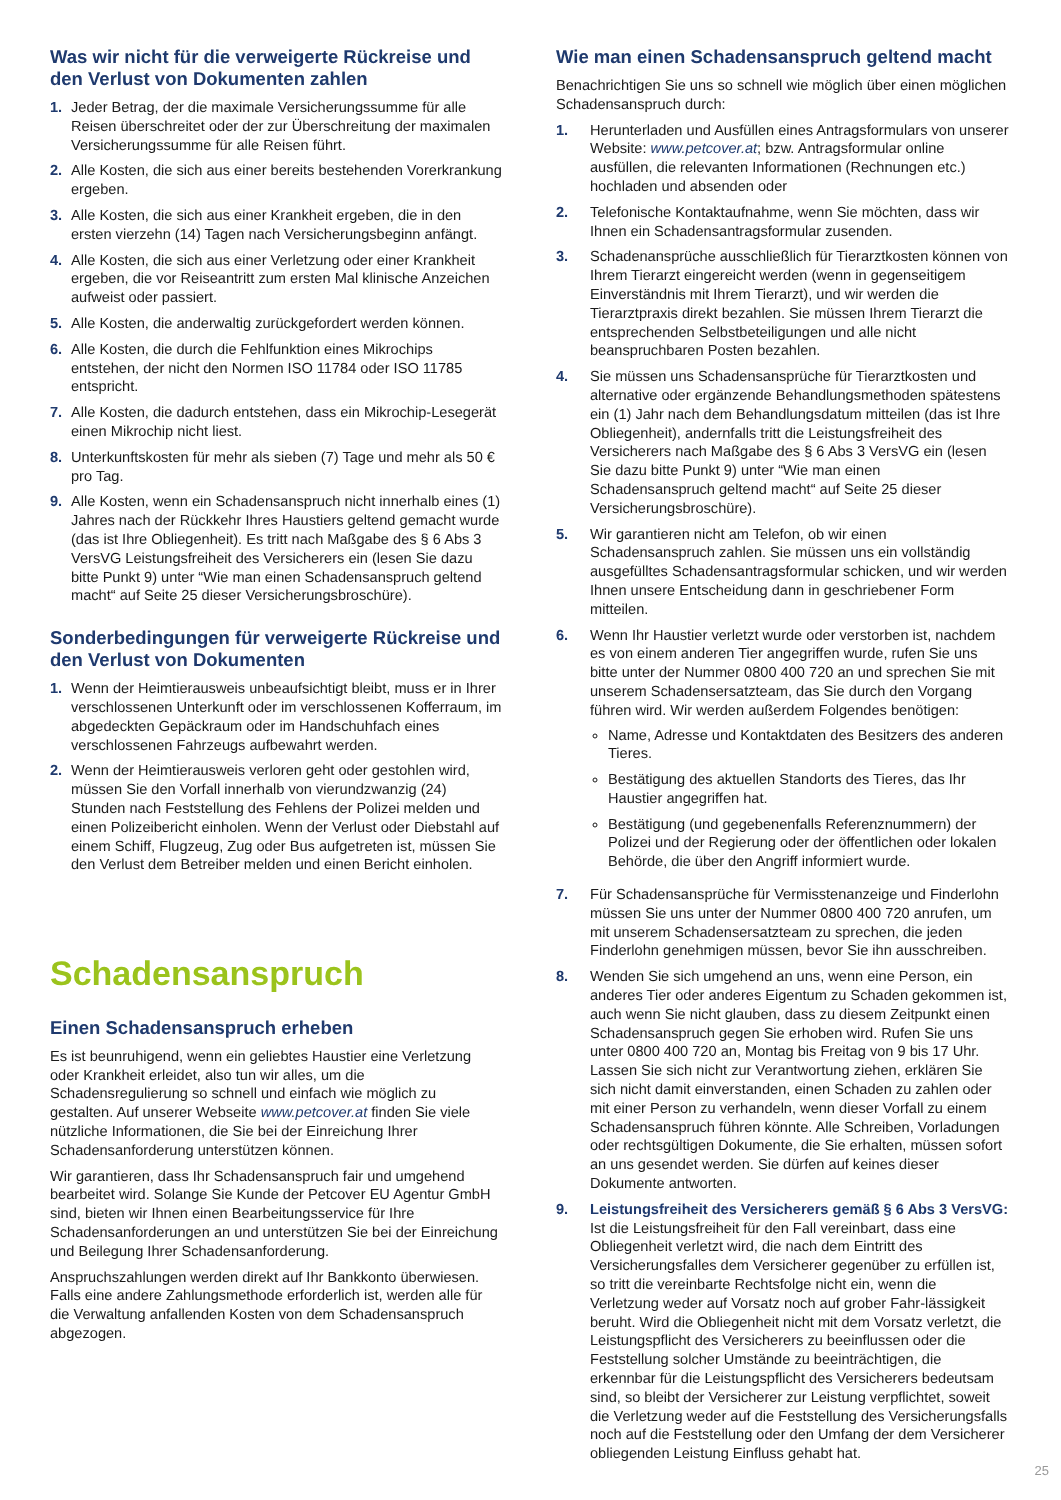Was wir nicht für die verweigerte Rückreise und den Verlust von Dokumenten zahlen
1. Jeder Betrag, der die maximale Versicherungssumme für alle Reisen überschreitet oder der zur Überschreitung der maximalen Versicherungssumme für alle Reisen führt.
2. Alle Kosten, die sich aus einer bereits bestehenden Vorerkrankung ergeben.
3. Alle Kosten, die sich aus einer Krankheit ergeben, die in den ersten vierzehn (14) Tagen nach Versicherungsbeginn anfängt.
4. Alle Kosten, die sich aus einer Verletzung oder einer Krankheit ergeben, die vor Reiseantritt zum ersten Mal klinische Anzeichen aufweist oder passiert.
5. Alle Kosten, die anderwaltig zurückgefordert werden können.
6. Alle Kosten, die durch die Fehlfunktion eines Mikrochips entstehen, der nicht den Normen ISO 11784 oder ISO 11785 entspricht.
7. Alle Kosten, die dadurch entstehen, dass ein Mikrochip-Lesegerät einen Mikrochip nicht liest.
8. Unterkunftskosten für mehr als sieben (7) Tage und mehr als 50 € pro Tag.
9. Alle Kosten, wenn ein Schadensanspruch nicht innerhalb eines (1) Jahres nach der Rückkehr Ihres Haustiers geltend gemacht wurde (das ist Ihre Obliegenheit). Es tritt nach Maßgabe des § 6 Abs 3 VersVG Leistungsfreiheit des Versicherers ein (lesen Sie dazu bitte Punkt 9) unter “Wie man einen Schadensanspruch geltend macht“ auf Seite 25 dieser Versicherungsbroschüre).
Sonderbedingungen für verweigerte Rückreise und den Verlust von Dokumenten
1. Wenn der Heimtierausweis unbeaufsichtigt bleibt, muss er in Ihrer verschlossenen Unterkunft oder im verschlossenen Kofferraum, im abgedeckten Gepäckraum oder im Handschuhfach eines verschlossenen Fahrzeugs aufbewahrt werden.
2. Wenn der Heimtierausweis verloren geht oder gestohlen wird, müssen Sie den Vorfall innerhalb von vierundzwanzig (24) Stunden nach Feststellung des Fehlens der Polizei melden und einen Polizeibericht einholen. Wenn der Verlust oder Diebstahl auf einem Schiff, Flugzeug, Zug oder Bus aufgetreten ist, müssen Sie den Verlust dem Betreiber melden und einen Bericht einholen.
Schadensanspruch
Einen Schadensanspruch erheben
Es ist beunruhigend, wenn ein geliebtes Haustier eine Verletzung oder Krankheit erleidet, also tun wir alles, um die Schadensregulierung so schnell und einfach wie möglich zu gestalten. Auf unserer Webseite www.petcover.at finden Sie viele nützliche Informationen, die Sie bei der Einreichung Ihrer Schadensanforderung unterstützen können.
Wir garantieren, dass Ihr Schadensanspruch fair und umgehend bearbeitet wird. Solange Sie Kunde der Petcover EU Agentur GmbH sind, bieten wir Ihnen einen Bearbeitungsservice für Ihre Schadensanforderungen an und unterstützen Sie bei der Einreichung und Beilegung Ihrer Schadensanforderung.
Anspruchszahlungen werden direkt auf Ihr Bankkonto überwiesen. Falls eine andere Zahlungsmethode erforderlich ist, werden alle für die Verwaltung anfallenden Kosten von dem Schadensanspruch abgezogen.
Wie man einen Schadensanspruch geltend macht
Benachrichtigen Sie uns so schnell wie möglich über einen möglichen Schadensanspruch durch:
1. Herunterladen und Ausfüllen eines Antragsformulars von unserer Website: www.petcover.at; bzw. Antragsformular online ausfüllen, die relevanten Informationen (Rechnungen etc.) hochladen und absenden oder
2. Telefonische Kontaktaufnahme, wenn Sie möchten, dass wir Ihnen ein Schadensantragsformular zusenden.
3. Schadenansprüche ausschließlich für Tierarztkosten können von Ihrem Tierarzt eingereicht werden (wenn in gegenseitigem Einverständnis mit Ihrem Tierarzt), und wir werden die Tierarztpraxis direkt bezahlen. Sie müssen Ihrem Tierarzt die entsprechenden Selbstbeteiligungen und alle nicht beanspruchbaren Posten bezahlen.
4. Sie müssen uns Schadensansprüche für Tierarztkosten und alternative oder ergänzende Behandlungsmethoden spätestens ein (1) Jahr nach dem Behandlungsdatum mitteilen (das ist Ihre Obliegenheit), andernfalls tritt die Leistungsfreiheit des Versicherers nach Maßgabe des § 6 Abs 3 VersVG ein (lesen Sie dazu bitte Punkt 9) unter “Wie man einen Schadensanspruch geltend macht“ auf Seite 25 dieser Versicherungsbroschüre).
5. Wir garantieren nicht am Telefon, ob wir einen Schadensanspruch zahlen. Sie müssen uns ein vollständig ausgefülltes Schadensantragsformular schicken, und wir werden Ihnen unsere Entscheidung dann in geschriebener Form mitteilen.
6. Wenn Ihr Haustier verletzt wurde oder verstorben ist, nachdem es von einem anderen Tier angegriffen wurde, rufen Sie uns bitte unter der Nummer 0800 400 720 an und sprechen Sie mit unserem Schadensersatzteam, das Sie durch den Vorgang führen wird. Wir werden außerdem Folgendes benötigen:
Name, Adresse und Kontaktdaten des Besitzers des anderen Tieres.
Bestätigung des aktuellen Standorts des Tieres, das Ihr Haustier angegriffen hat.
Bestätigung (und gegebenenfalls Referenznummern) der Polizei und der Regierung oder der öffentlichen oder lokalen Behörde, die über den Angriff informiert wurde.
7. Für Schadensansprüche für Vermisstenanzeige und Finderlohn müssen Sie uns unter der Nummer 0800 400 720 anrufen, um mit unserem Schadensersatzteam zu sprechen, die jeden Finderlohn genehmigen müssen, bevor Sie ihn ausschreiben.
8. Wenden Sie sich umgehend an uns, wenn eine Person, ein anderes Tier oder anderes Eigentum zu Schaden gekommen ist, auch wenn Sie nicht glauben, dass zu diesem Zeitpunkt einen Schadensanspruch gegen Sie erhoben wird. Rufen Sie uns unter 0800 400 720 an, Montag bis Freitag von 9 bis 17 Uhr. Lassen Sie sich nicht zur Verantwortung ziehen, erklären Sie sich nicht damit einverstanden, einen Schaden zu zahlen oder mit einer Person zu verhandeln, wenn dieser Vorfall zu einem Schadensanspruch führen könnte. Alle Schreiben, Vorladungen oder rechtsgültigen Dokumente, die Sie erhalten, müssen sofort an uns gesendet werden. Sie dürfen auf keines dieser Dokumente antworten.
9. Leistungsfreiheit des Versicherers gemäß § 6 Abs 3 VersVG: Ist die Leistungsfreiheit für den Fall vereinbart, dass eine Obliegenheit verletzt wird, die nach dem Eintritt des Versicherungsfalles dem Versicherer gegenüber zu erfüllen ist, so tritt die vereinbarte Rechtsfolge nicht ein, wenn die Verletzung weder auf Vorsatz noch auf grober Fahr-lässigkeit beruht. Wird die Obliegenheit nicht mit dem Vorsatz verletzt, die Leistungspflicht des Versicherers zu beeinflussen oder die Feststellung solcher Umstände zu beeinträchtigen, die erkennbar für die Leistungspflicht des Versicherers bedeutsam sind, so bleibt der Versicherer zur Leistung verpflichtet, soweit die Verletzung weder auf die Feststellung des Versicherungsfalls noch auf die Feststellung oder den Umfang der dem Versicherer obliegenden Leistung Einfluss gehabt hat.
25